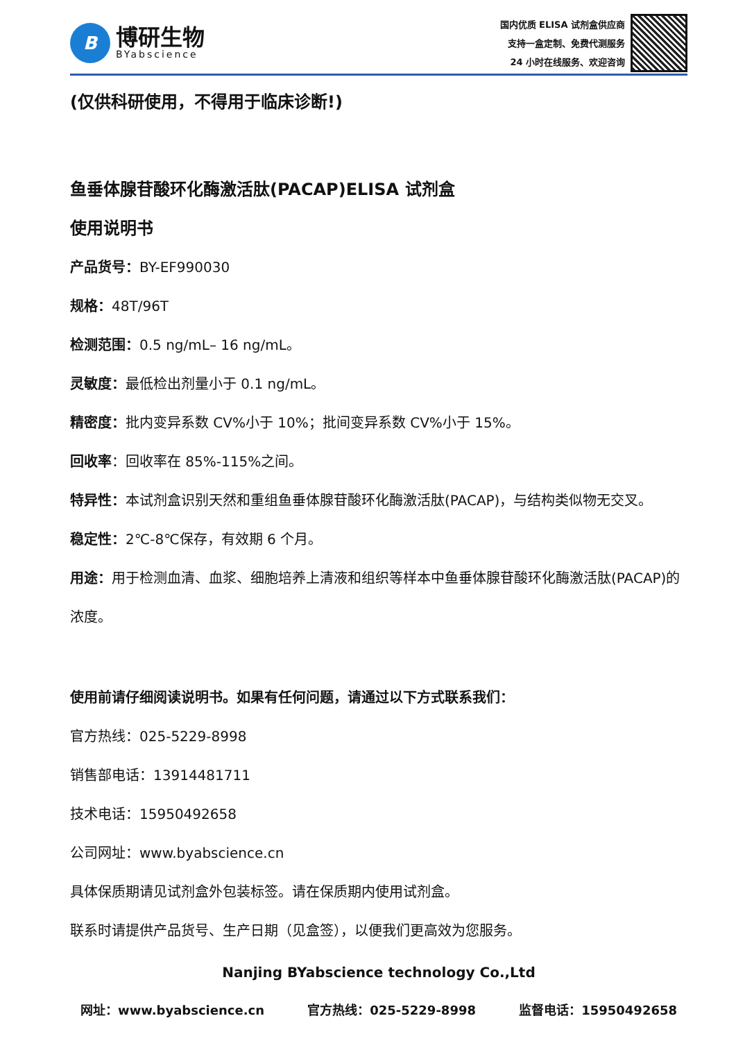B
博研生物
BYabscience
国内优质 ELISA 试剂盒供应商
支持一盒定制、免费代测服务
24 小时在线服务、欢迎咨询
(仅供科研使用，不得用于临床诊断!)
鱼垂体腺苷酸环化酶激活肽(PACAP)ELISA 试剂盒
使用说明书
产品货号：BY-EF990030
规格：48T/96T
检测范围：0.5 ng/mL– 16 ng/mL。
灵敏度：最低检出剂量小于 0.1 ng/mL。
精密度：批内变异系数 CV%小于 10%；批间变异系数 CV%小于 15%。
回收率：回收率在 85%-115%之间。
特异性：本试剂盒识别天然和重组鱼垂体腺苷酸环化酶激活肽(PACAP)，与结构类似物无交叉。
稳定性：2℃-8℃保存，有效期 6 个月。
用途：用于检测血清、血浆、细胞培养上清液和组织等样本中鱼垂体腺苷酸环化酶激活肽(PACAP)的浓度。
使用前请仔细阅读说明书。如果有任何问题，请通过以下方式联系我们：
官方热线：025-5229-8998
销售部电话：13914481711
技术电话：15950492658
公司网址：www.byabscience.cn
具体保质期请见试剂盒外包装标签。请在保质期内使用试剂盒。
联系时请提供产品货号、生产日期（见盒签），以便我们更高效为您服务。
Nanjing BYabscience technology Co.,Ltd
网址：www.byabscience.cn 官方热线：025-5229-8998 监督电话：15950492658